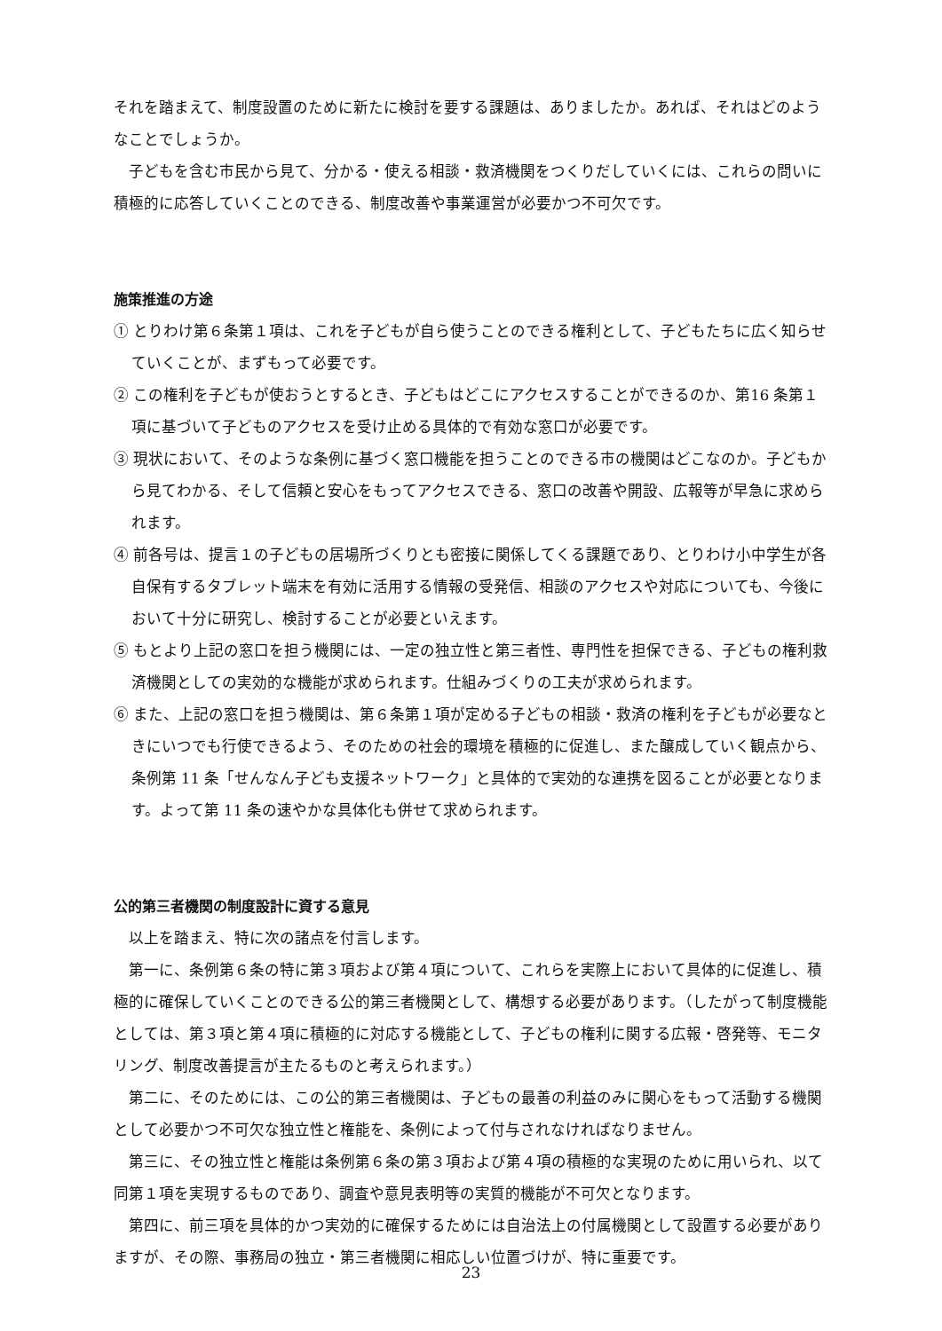それを踏まえて、制度設置のために新たに検討を要する課題は、ありましたか。あれば、それはどのようなことでしょうか。
子どもを含む市民から見て、分かる・使える相談・救済機関をつくりだしていくには、これらの問いに積極的に応答していくことのできる、制度改善や事業運営が必要かつ不可欠です。
施策推進の方途
① とりわけ第６条第１項は、これを子どもが自ら使うことのできる権利として、子どもたちに広く知らせていくことが、まずもって必要です。
② この権利を子どもが使おうとするとき、子どもはどこにアクセスすることができるのか、第16 条第１項に基づいて子どものアクセスを受け止める具体的で有効な窓口が必要です。
③ 現状において、そのような条例に基づく窓口機能を担うことのできる市の機関はどこなのか。子どもから見てわかる、そして信頼と安心をもってアクセスできる、窓口の改善や開設、広報等が早急に求められます。
④ 前各号は、提言１の子どもの居場所づくりとも密接に関係してくる課題であり、とりわけ小中学生が各自保有するタブレット端末を有効に活用する情報の受発信、相談のアクセスや対応についても、今後において十分に研究し、検討することが必要といえます。
⑤ もとより上記の窓口を担う機関には、一定の独立性と第三者性、専門性を担保できる、子どもの権利救済機関としての実効的な機能が求められます。仕組みづくりの工夫が求められます。
⑥ また、上記の窓口を担う機関は、第６条第１項が定める子どもの相談・救済の権利を子どもが必要なときにいつでも行使できるよう、そのための社会的環境を積極的に促進し、また醸成していく観点から、条例第 11 条「せんなん子ども支援ネットワーク」と具体的で実効的な連携を図ることが必要となります。よって第 11 条の速やかな具体化も併せて求められます。
公的第三者機関の制度設計に資する意見
以上を踏まえ、特に次の諸点を付言します。
第一に、条例第６条の特に第３項および第４項について、これらを実際上において具体的に促進し、積極的に確保していくことのできる公的第三者機関として、構想する必要があります。（したがって制度機能としては、第３項と第４項に積極的に対応する機能として、子どもの権利に関する広報・啓発等、モニタリング、制度改善提言が主たるものと考えられます。）
第二に、そのためには、この公的第三者機関は、子どもの最善の利益のみに関心をもって活動する機関として必要かつ不可欠な独立性と権能を、条例によって付与されなければなりません。
第三に、その独立性と権能は条例第６条の第３項および第４項の積極的な実現のために用いられ、以て同第１項を実現するものであり、調査や意見表明等の実質的機能が不可欠となります。
第四に、前三項を具体的かつ実効的に確保するためには自治法上の付属機関として設置する必要がありますが、その際、事務局の独立・第三者機関に相応しい位置づけが、特に重要です。
23